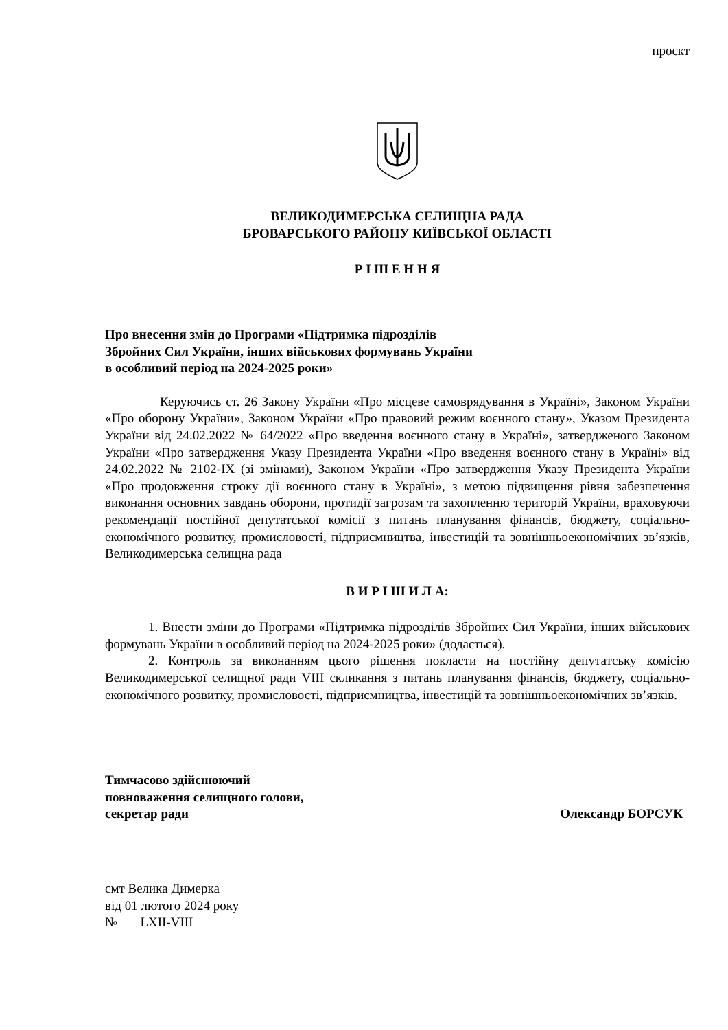проєкт
ВЕЛИКОДИМЕРСЬКА СЕЛИЩНА РАДА
БРОВАРСЬКОГО РАЙОНУ КИЇВСЬКОЇ ОБЛАСТІ
Р І Ш Е Н Н Я
Про внесення змін до Програми «Підтримка підрозділів
Збройних Сил України, інших військових формувань України
в особливий період на 2024-2025 роки»
Керуючись ст. 26 Закону України «Про місцеве самоврядування в Україні», Законом України «Про оборону України», Законом України «Про правовий режим воєнного стану», Указом Президента України від 24.02.2022 № 64/2022 «Про введення воєнного стану в Україні», затвердженого Законом України «Про затвердження Указу Президента України «Про введення воєнного стану в Україні» від 24.02.2022 № 2102-IX (зі змінами), Законом України «Про затвердження Указу Президента України «Про продовження строку дії воєнного стану в Україні», з метою підвищення рівня забезпечення виконання основних завдань оборони, протидії загрозам та захопленню територій України, враховуючи рекомендації постійної депутатської комісії з питань планування фінансів, бюджету, соціально-економічного розвитку, промисловості, підприємництва, інвестицій та зовнішньоекономічних зв’язків, Великодимерська селищна рада
В И Р І Ш И Л А:
1. Внести зміни до Програми «Підтримка підрозділів Збройних Сил України, інших військових формувань України в особливий період на 2024-2025 роки» (додається).
2. Контроль за виконанням цього рішення покласти на постійну депутатську комісію Великодимерської селищної ради VIII скликання з питань планування фінансів, бюджету, соціально-економічного розвитку, промисловості, підприємництва, інвестицій та зовнішньоекономічних зв’язків.
Тимчасово здійснюючий
повноваження селищного голови,
секретар ради Олександр БОРСУК
смт Велика Димерка
від 01 лютого 2024 року
№ LXII-VIII